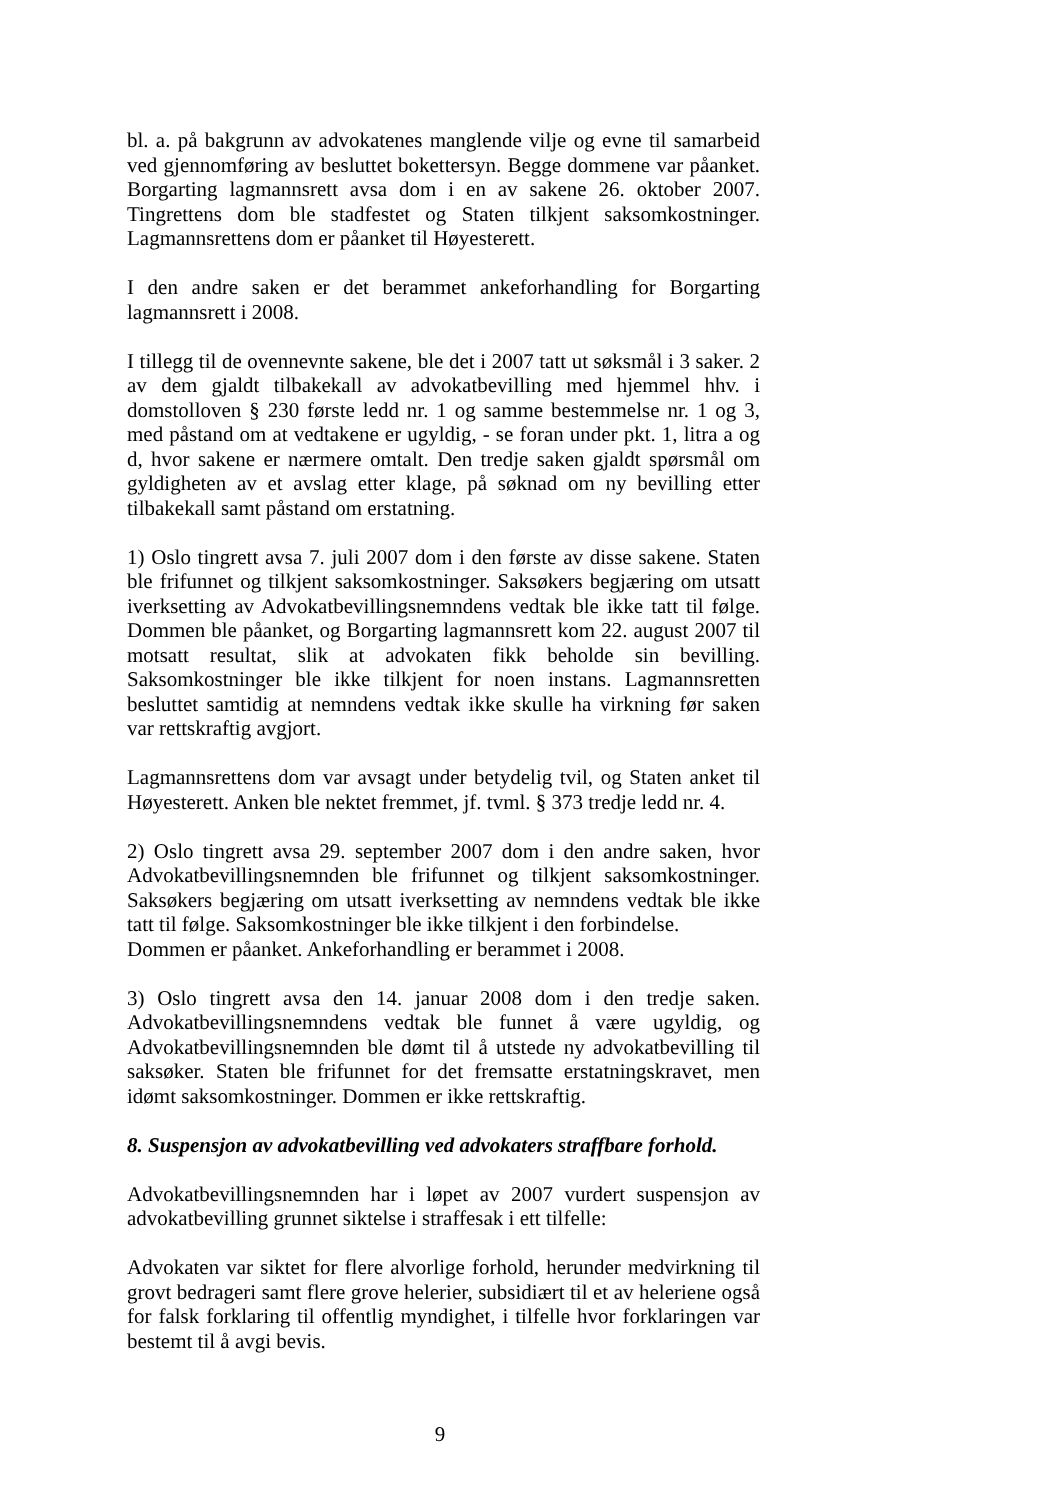bl. a. på bakgrunn av advokatenes manglende vilje og evne til samarbeid ved gjennomføring av besluttet bokettersyn. Begge dommene var påanket. Borgarting lagmannsrett avsa dom i en av sakene 26. oktober 2007. Tingrettens dom ble stadfestet og Staten tilkjent saksomkostninger. Lagmannsrettens dom er påanket til Høyesterett.
I den andre saken er det berammet ankeforhandling for Borgarting lagmannsrett i 2008.
I tillegg til de ovennevnte sakene, ble det i 2007 tatt ut søksmål i 3 saker. 2 av dem gjaldt tilbakekall av advokatbevilling med hjemmel hhv. i domstolloven § 230 første ledd nr. 1 og samme bestemmelse nr. 1 og 3, med påstand om at vedtakene er ugyldig, - se foran under pkt. 1, litra a og d, hvor sakene er nærmere omtalt. Den tredje saken gjaldt spørsmål om gyldigheten av et avslag etter klage, på søknad om ny bevilling etter tilbakekall samt påstand om erstatning.
1) Oslo tingrett avsa 7. juli 2007 dom i den første av disse sakene. Staten ble frifunnet og tilkjent saksomkostninger. Saksøkers begjæring om utsatt iverksetting av Advokatbevillingsnemndens vedtak ble ikke tatt til følge. Dommen ble påanket, og Borgarting lagmannsrett kom 22. august 2007 til motsatt resultat, slik at advokaten fikk beholde sin bevilling. Saksomkostninger ble ikke tilkjent for noen instans. Lagmannsretten besluttet samtidig at nemndens vedtak ikke skulle ha virkning før saken var rettskraftig avgjort.
Lagmannsrettens dom var avsagt under betydelig tvil, og Staten anket til Høyesterett. Anken ble nektet fremmet, jf. tvml. § 373 tredje ledd nr. 4.
2) Oslo tingrett avsa 29. september 2007 dom i den andre saken, hvor Advokatbevillingsnemnden ble frifunnet og tilkjent saksomkostninger. Saksøkers begjæring om utsatt iverksetting av nemndens vedtak ble ikke tatt til følge. Saksomkostninger ble ikke tilkjent i den forbindelse.
Dommen er påanket. Ankeforhandling er berammet i 2008.
3) Oslo tingrett avsa den 14. januar 2008 dom i den tredje saken. Advokatbevillingsnemndens vedtak ble funnet å være ugyldig, og Advokatbevillingsnemnden ble dømt til å utstede ny advokatbevilling til saksøker. Staten ble frifunnet for det fremsatte erstatningskravet, men idømt saksomkostninger. Dommen er ikke rettskraftig.
8. Suspensjon av advokatbevilling ved advokaters straffbare forhold.
Advokatbevillingsnemnden har i løpet av 2007 vurdert suspensjon av advokatbevilling grunnet siktelse i straffesak i ett tilfelle:
Advokaten var siktet for flere alvorlige forhold, herunder medvirkning til grovt bedrageri samt flere grove helerier, subsidiært til et av heleriene også for falsk forklaring til offentlig myndighet, i tilfelle hvor forklaringen var bestemt til å avgi bevis.
9